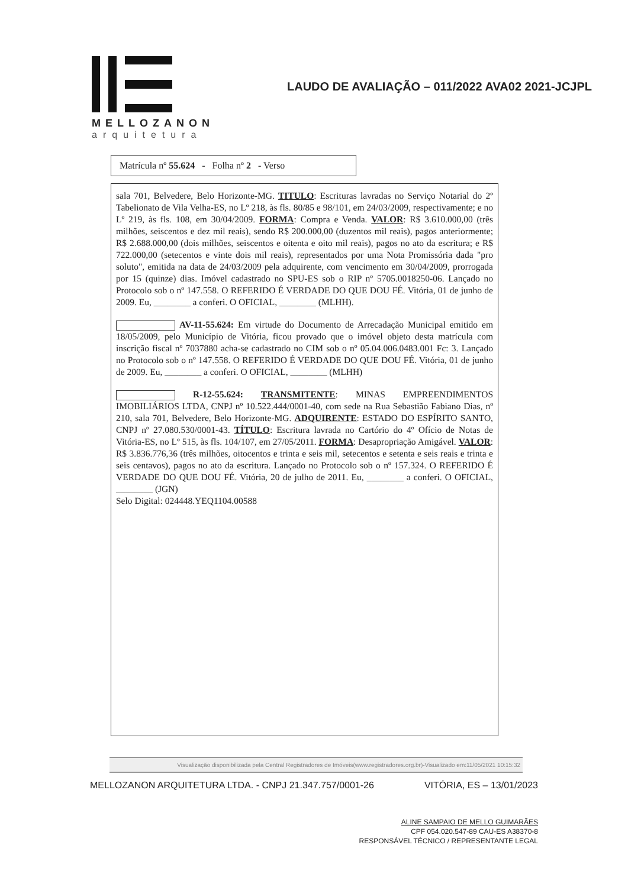MELLOZANON
arquitetura
LAUDO DE AVALIAÇÃO – 011/2022 AVA02 2021-JCJPL
Matrícula nº 55.624 - Folha nº 2 - Verso
sala 701, Belvedere, Belo Horizonte-MG. TITULO: Escrituras lavradas no Serviço Notarial do 2º Tabelionato de Vila Velha-ES, no Lº 218, às fls. 80/85 e 98/101, em 24/03/2009, respectivamente; e no Lº 219, às fls. 108, em 30/04/2009. FORMA: Compra e Venda. VALOR: R$ 3.610.000,00 (três milhões, seiscentos e dez mil reais), sendo R$ 200.000,00 (duzentos mil reais), pagos anteriormente; R$ 2.688.000,00 (dois milhões, seiscentos e oitenta e oito mil reais), pagos no ato da escritura; e R$ 722.000,00 (setecentos e vinte dois mil reais), representados por uma Nota Promissória dada "pro soluto", emitida na data de 24/03/2009 pela adquirente, com vencimento em 30/04/2009, prorrogada por 15 (quinze) dias. Imóvel cadastrado no SPU-ES sob o RIP nº 5705.0018250-06. Lançado no Protocolo sob o nº 147.558. O REFERIDO É VERDADE DO QUE DOU FÉ. Vitória, 01 de junho de 2009. Eu, ________ a conferi. O OFICIAL, ________ (MLHH).
AV-11-55.624: Em virtude do Documento de Arrecadação Municipal emitido em 18/05/2009, pelo Município de Vitória, ficou provado que o imóvel objeto desta matrícula com inscrição fiscal nº 7037880 acha-se cadastrado no CIM sob o nº 05.04.006.0483.001 Fc: 3. Lançado no Protocolo sob o nº 147.558. O REFERIDO É VERDADE DO QUE DOU FÉ. Vitória, 01 de junho de 2009. Eu, ________ a conferi. O OFICIAL, ________ (MLHH)
R-12-55.624: TRANSMITENTE: MINAS EMPREENDIMENTOS IMOBILIÁRIOS LTDA, CNPJ nº 10.522.444/0001-40, com sede na Rua Sebastião Fabiano Dias, nº 210, sala 701, Belvedere, Belo Horizonte-MG. ADQUIRENTE: ESTADO DO ESPÍRITO SANTO, CNPJ nº 27.080.530/0001-43. TÍTULO: Escritura lavrada no Cartório do 4º Ofício de Notas de Vitória-ES, no Lº 515, às fls. 104/107, em 27/05/2011. FORMA: Desapropriação Amigável. VALOR: R$ 3.836.776,36 (três milhões, oitocentos e trinta e seis mil, setecentos e setenta e seis reais e trinta e seis centavos), pagos no ato da escritura. Lançado no Protocolo sob o nº 157.324. O REFERIDO É VERDADE DO QUE DOU FÉ. Vitória, 20 de julho de 2011. Eu, ________ a conferi. O OFICIAL, ________ (JGN)
Selo Digital: 024448.YEQ1104.00588
Visualização disponibilizada pela Central Registradores de Imóveis(www.registradores.org.br)-Visualizado em:11/05/2021 10:15:32
MELLOZANON ARQUITETURA LTDA. - CNPJ 21.347.757/0001-26 VITÓRIA, ES – 13/01/2023
ALINE SAMPAIO DE MELLO GUIMARÃES
CPF 054.020.547-89 CAU-ES A38370-8
RESPONSÁVEL TÉCNICO / REPRESENTANTE LEGAL